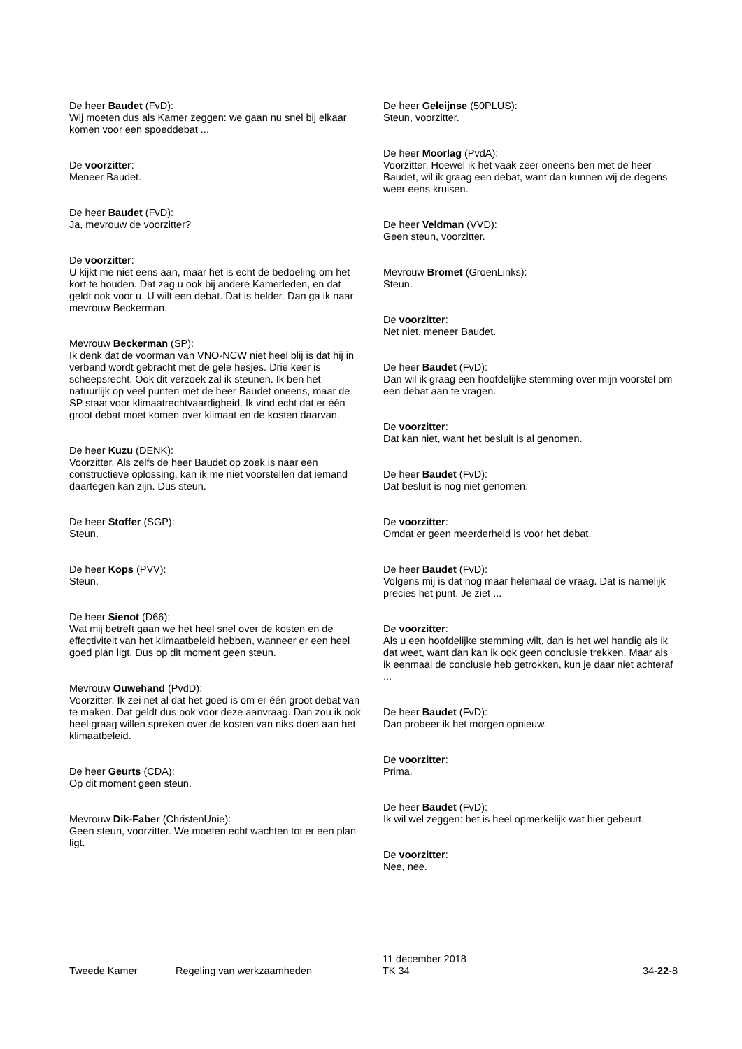De heer Baudet (FvD):
Wij moeten dus als Kamer zeggen: we gaan nu snel bij elkaar komen voor een spoeddebat ...
De voorzitter:
Meneer Baudet.
De heer Baudet (FvD):
Ja, mevrouw de voorzitter?
De voorzitter:
U kijkt me niet eens aan, maar het is echt de bedoeling om het kort te houden. Dat zag u ook bij andere Kamerleden, en dat geldt ook voor u. U wilt een debat. Dat is helder. Dan ga ik naar mevrouw Beckerman.
Mevrouw Beckerman (SP):
Ik denk dat de voorman van VNO-NCW niet heel blij is dat hij in verband wordt gebracht met de gele hesjes. Drie keer is scheepsrecht. Ook dit verzoek zal ik steunen. Ik ben het natuurlijk op veel punten met de heer Baudet oneens, maar de SP staat voor klimaatrechtvaardigheid. Ik vind echt dat er één groot debat moet komen over klimaat en de kosten daarvan.
De heer Kuzu (DENK):
Voorzitter. Als zelfs de heer Baudet op zoek is naar een constructieve oplossing, kan ik me niet voorstellen dat iemand daartegen kan zijn. Dus steun.
De heer Stoffer (SGP):
Steun.
De heer Kops (PVV):
Steun.
De heer Sienot (D66):
Wat mij betreft gaan we het heel snel over de kosten en de effectiviteit van het klimaatbeleid hebben, wanneer er een heel goed plan ligt. Dus op dit moment geen steun.
Mevrouw Ouwehand (PvdD):
Voorzitter. Ik zei net al dat het goed is om er één groot debat van te maken. Dat geldt dus ook voor deze aanvraag. Dan zou ik ook heel graag willen spreken over de kosten van niks doen aan het klimaatbeleid.
De heer Geurts (CDA):
Op dit moment geen steun.
Mevrouw Dik-Faber (ChristenUnie):
Geen steun, voorzitter. We moeten echt wachten tot er een plan ligt.
De heer Geleijnse (50PLUS):
Steun, voorzitter.
De heer Moorlag (PvdA):
Voorzitter. Hoewel ik het vaak zeer oneens ben met de heer Baudet, wil ik graag een debat, want dan kunnen wij de degens weer eens kruisen.
De heer Veldman (VVD):
Geen steun, voorzitter.
Mevrouw Bromet (GroenLinks):
Steun.
De voorzitter:
Net niet, meneer Baudet.
De heer Baudet (FvD):
Dan wil ik graag een hoofdelijke stemming over mijn voorstel om een debat aan te vragen.
De voorzitter:
Dat kan niet, want het besluit is al genomen.
De heer Baudet (FvD):
Dat besluit is nog niet genomen.
De voorzitter:
Omdat er geen meerderheid is voor het debat.
De heer Baudet (FvD):
Volgens mij is dat nog maar helemaal de vraag. Dat is namelijk precies het punt. Je ziet ...
De voorzitter:
Als u een hoofdelijke stemming wilt, dan is het wel handig als ik dat weet, want dan kan ik ook geen conclusie trekken. Maar als ik eenmaal de conclusie heb getrokken, kun je daar niet achteraf ...
De heer Baudet (FvD):
Dan probeer ik het morgen opnieuw.
De voorzitter:
Prima.
De heer Baudet (FvD):
Ik wil wel zeggen: het is heel opmerkelijk wat hier gebeurt.
De voorzitter:
Nee, nee.
Tweede Kamer
Regeling van werkzaamheden
11 december 2018
TK 34
34-22-8